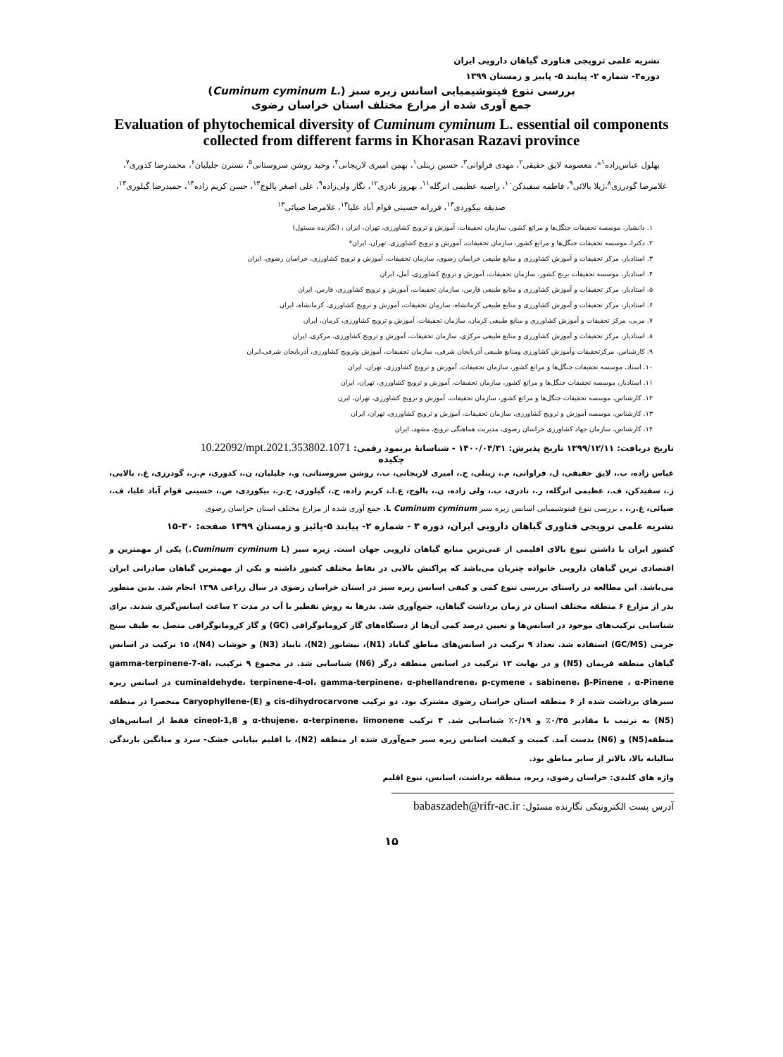نشریه علمی ترویجی فناوری گیاهان دارویی ایران
دوره۳- شماره ۲- پیایند ۵- پاییز و زمستان ۱۳۹۹
بررسی تنوع فیتوشیمیایی اسانس زیره سبز (Cuminum cyminum L.)
جمع آوری شده از مزارع مختلف استان خراسان رضوی
Evaluation of phytochemical diversity of Cuminum cyminum L. essential oil components collected from different farms in Khorasan Razavi province
بهلول عباس‌زاده<sup>۱</sup>*، معصومه لایق حقیقی<sup>۲</sup>، مهدی فراوانی<sup>۳</sup>، حسین زینلی<sup>۱</sup>، بهمن امیری لاریجانی<sup>۴</sup>، وحید روشن سروستانی<sup>۵</sup>، نسترن جلیلیان<sup>۶</sup>، محمدرضا کدوری<sup>۷</sup>، غلامرضا گودرزی<sup>۸</sup>،ژیلا بالائی<sup>۹</sup>، فاطمه سفیدکن<sup>۱۰</sup>، راضیه عظیمی اترگله<sup>۱۱</sup>، بهروز نادری<sup>۱۲</sup>، نگار ولی‌زاده<sup>۹</sup>، علی اصغر پالوج<sup>۱۳</sup>، حسن کریم زاده<sup>۱۴</sup>، حمیدرضا گیلوری<sup>۱۳</sup>، صدیقه بیکوردی<sup>۱۳</sup>، فرزانه حسینی قوام آباد علیا<sup>۱۳</sup>، غلامرضا ضیائی<sup>۱۳</sup>
۱. دانشیار، موسسه تحقیقات جنگل‌ها و مراتع کشور، سازمان تحقیقات، آموزش و ترویج کشاورزی، تهران، ایران ، (نگارنده مسئول)
۲. دکترا، موسسه تحقیقات جنگل‌ها و مراتع کشور، سازمان تحقیقات، آموزش و ترویج کشاورزی، تهران، ایران*
۳. استادیار، مرکز تحقیقات و آموزش کشاورزی و منابع طبیعی خراسان رضوی، سازمان تحقیقات، آموزش و ترویج کشاورزی، خراسان رضوی، ایران
۴. استادیار، موسسه تحقیقات برنج کشور، سازمان تحقیقات، آموزش و ترویج کشاورزی، آمل، ایران
۵. استادیار، مرکز تحقیقات و آموزش کشاورزی و منابع طبیعی فارس، سازمان تحقیقات، آموزش و ترویج کشاورزی، فارس، ایران
۶. استادیار، مرکز تحقیقات و آموزش کشاورزی و منابع طبیعی کرمانشاه، سازمان تحقیقات، آموزش و ترویج کشاورزی، کرمانشاه، ایران
۷. مربی، مرکز تحقیقات و آموزش کشاورزی و منابع طبیعی کرمان، سازمان تحقیقات، آموزش و ترویج کشاورزی، کرمان، ایران
۸. استادیار، مرکز تحقیقات و آموزش کشاورزی و منابع طبیعی مرکزی، سازمان تحقیقات، آموزش و ترویج کشاورزی، مرکزی، ایران
۹. کارشناس، مرکزتحقیقات وآموزش کشاورزی ومنابع طبیعی آذربایجان شرقی، سازمان تحقیقات، آموزش وترویج کشاورزی، آذربایجان شرقی،ایران
۱۰. استاد، موسسه تحقیقات جنگل‌ها و مراتع کشور، سازمان تحقیقات، آموزش و ترویج کشاورزی، تهران، ایران
۱۱. استادیار، موسسه تحقیقات جنگل‌ها و مراتع کشور، سازمان تحقیقات، آموزش و ترویج کشاورزی، تهران، ایران
۱۲. کارشناس، موسسه تحقیقات جنگل‌ها و مراتع کشور، سازمان تحقیقات، آموزش و ترویج کشاورزی، تهران، ایرن
۱۳. کارشناس، موسسه آموزش و ترویج کشاورزی، سازمان تحقیقات، آموزش و ترویج کشاورزی، تهران، ایران
۱۴. کارشناس، سازمان جهاد کشاورزی خراسان رضوی، مدیریت هماهنگی ترویج، مشهد، ایران
تاریخ دریافت: ۱۳۹۹/۱۲/۱۱ تاریخ پذیرش: ۱۴۰۰/۰۴/۳۱ - شناسانۀ برنمود رقمی: 10.22092/mpt.2021.353802.1071
چکیده
عباس زاده، ب.، لایق حقیقی، ل، فراوانی، م.، زینلی، ح.، امیری لاریجانی، ب.، روشن سروستانی، و.، جلیلیان، ن.، کدوری، م.ر.، گودرزی، غ.، بالایی، ژ.، سفیدکن، ف.، عظیمی اترگله، ر.، نادری، ب.، ولی زاده، ن.، پالوج، ع.ا.، کریم زاده، ح.، گیلوری، ح.ر.، بیکوردی، ص.، حسینی قوام آباد علیا، ف.، ضیائی، غ.ر.، . بررسی تنوع فیتوشیمیایی اسانس زیره سبز Cuminum cyminum L. جمع آوری شده از مزارع مختلف استان خراسان رضوی
نشریه علمی ترویجی فناوری گیاهان دارویی ایران، دوره ۳ - شماره ۲- پیایند ۵-پائیز و زمستان ۱۳۹۹ صفحه: ۳۰-۱۵
کشور ایران با داشتن تنوع بالای اقلیمی از غنی‌ترین منابع گیاهان دارویی جهان است. زیره سبز (Cuminum cyminum L.) یکی از مهمترین و اقتصادی ترین گیاهان دارویی خانواده چتریان می‌باشد که پراکنش بالایی در نقاط مختلف کشور داشته و یکی از مهمترین گیاهان صادراتی ایران می‌باشد. این مطالعه در راستای بررسی تنوع کمی و کیفی اسانس زیره سبز در استان خراسان رضوی در سال زراعی ۱۳۹۸ انجام شد. بدین منظور بذر از مزارع ۶ منطقه مختلف استان در زمان برداشت گیاهان، جمع‌آوری شد. بذرها به روش تقطیر با آب در مدت ۲ ساعت اسانس‌گیری شدند. برای شناسایی ترکیب‌های موجود در اسانس‌ها و تعیین درصد کمی آن‌ها از دستگاه‌های گاز کروماتوگرافی (GC) و گاز کروماتوگرافی متصل به طیف سنج جرمی (GC/MS) استفاده شد. تعداد ۹ ترکیب در اسانس‌های مناطق گناباد (N1)، نیشابور (N2)، تایباد (N3) و خوشاب (N4)، ۱۵ ترکیب در اسانس گیاهان منطقه فریمان (N5) و در نهایت ۱۳ ترکیب در اسانس منطقه درگز (N6) شناسایی شد. در مجموع ۹ ترکیب، gamma-terpinene-7-al، cuminaldehyde، terpinene-4-ol، gamma-terpinene، α-phellandrene، p-cymene ، sabinene، β-Pinene ، α-Pinene در اسانس زیره سبزهای برداشت شده از ۶ منطقه استان خراسان رضوی مشترک بود. دو ترکیب cis-dihydrocarvone و (E)-Caryophyllene منحصرا در منطقه (N5) به ترتیب با مقادیر ۰/۴۵٪ و ۰/۱۹٪ شناسایی شد. ۴ ترکیب α-thujene، α-terpinene، limonene و 1,8-cineol فقط از اسانس‌های منطقه(N5) و (N6) بدست آمد. کمیت و کیفیت اسانس زیره سبز جمع‌آوری شده از منطقه (N2)، با اقلیم بیابانی خشک- سرد و میانگین بارندگی سالیانه بالا، بالاتر از سایر مناطق بود.
واژه های کلیدی: خراسان رضوی، زیره، منطقه برداشت، اسانس، تنوع اقلیم
آدرس پست الکترونیکی نگارنده مسئول: babaszadeh@rifr-ac.ir
۱۵